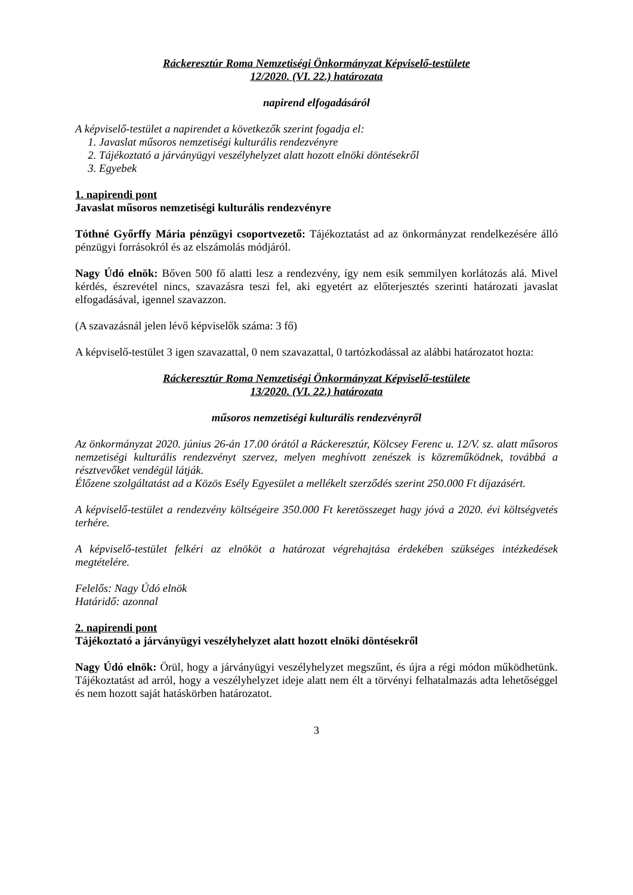Ráckeresztúr Roma Nemzetiségi Önkormányzat Képviselő-testülete
12/2020. (VI. 22.) határozata
napirend elfogadásáról
A képviselő-testület a napirendet a következők szerint fogadja el:
1. Javaslat műsoros nemzetiségi kulturális rendezvényre
2. Tájékoztató a járványügyi veszélyhelyzet alatt hozott elnöki döntésekről
3. Egyebek
1. napirendi pont
Javaslat műsoros nemzetiségi kulturális rendezvényre
Tóthné Győrffy Mária pénzügyi csoportvezető: Tájékoztatást ad az önkormányzat rendelkezésére álló pénzügyi forrásokról és az elszámolás módjáról.
Nagy Údó elnök: Bőven 500 fő alatti lesz a rendezvény, így nem esik semmilyen korlátozás alá. Mivel kérdés, észrevétel nincs, szavazásra teszi fel, aki egyetért az előterjesztés szerinti határozati javaslat elfogadásával, igennel szavazzon.
(A szavazásnál jelen lévő képviselők száma: 3 fő)
A képviselő-testület 3 igen szavazattal, 0 nem szavazattal, 0 tartózkodással az alábbi határozatot hozta:
Ráckeresztúr Roma Nemzetiségi Önkormányzat Képviselő-testülete
13/2020. (VI. 22.) határozata
műsoros nemzetiségi kulturális rendezvényről
Az önkormányzat 2020. június 26-án 17.00 órától a Ráckeresztúr, Kölcsey Ferenc u. 12/V. sz. alatt műsoros nemzetiségi kulturális rendezvényt szervez, melyen meghívott zenészek is közreműködnek, továbbá a résztvevőket vendégül látják.
Élőzene szolgáltatást ad a Közös Esély Egyesület a mellékelt szerződés szerint 250.000 Ft díjazásért.
A képviselő-testület a rendezvény költségeire 350.000 Ft keretösszeget hagy jóvá a 2020. évi költségvetés terhére.
A képviselő-testület felkéri az elnököt a határozat végrehajtása érdekében szükséges intézkedések megtételére.
Felelős: Nagy Údó elnök
Határidő: azonnal
2. napirendi pont
Tájékoztató a járványügyi veszélyhelyzet alatt hozott elnöki döntésekről
Nagy Údó elnök: Örül, hogy a járványügyi veszélyhelyzet megszűnt, és újra a régi módon működhetünk. Tájékoztatást ad arról, hogy a veszélyhelyzet ideje alatt nem élt a törvényi felhatalmazás adta lehetőséggel és nem hozott saját hatáskörben határozatot.
3